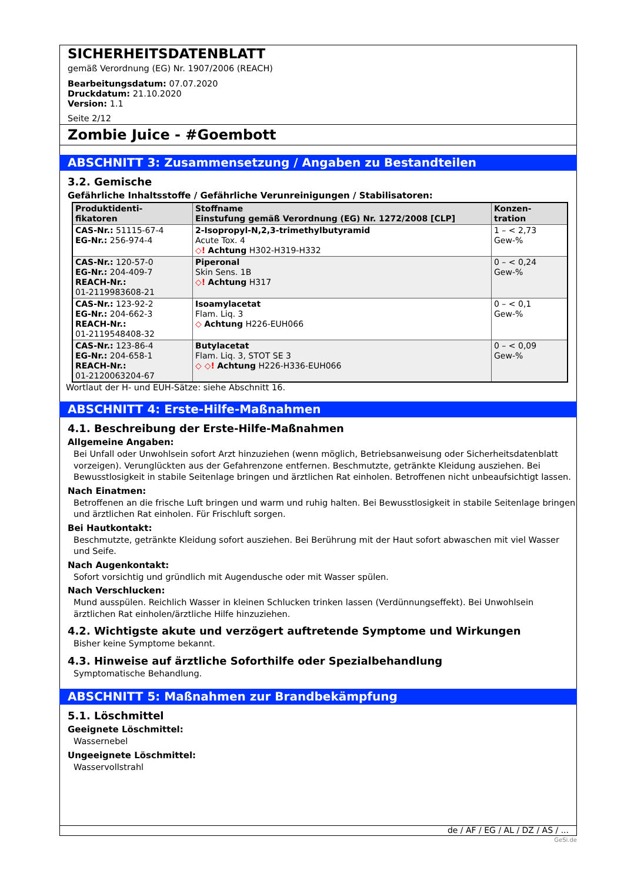SICHERHEITSDATENBLATT
gemäß Verordnung (EG) Nr. 1907/2006 (REACH)
Bearbeitungsdatum: 07.07.2020
Druckdatum: 21.10.2020
Version: 1.1
Seite 2/12
Zombie Juice - #Goembott
ABSCHNITT 3: Zusammensetzung / Angaben zu Bestandteilen
3.2. Gemische
Gefährliche Inhaltsstoffe / Gefährliche Verunreinigungen / Stabilisatoren:
| Produktidenti- fikatoren | Stoffname Einstufung gemäß Verordnung (EG) Nr. 1272/2008 [CLP] | Konzen- tration |
| --- | --- | --- |
| CAS-Nr.: 51115-67-4 EG-Nr.: 256-974-4 | 2-Isopropyl-N,2,3-trimethylbutyramid Acute Tox. 4 ◇! Achtung H302-H319-H332 | 1 – < 2,73 Gew-% |
| CAS-Nr.: 120-57-0 EG-Nr.: 204-409-7 REACH-Nr.: 01-2119983608-21 | Piperonal Skin Sens. 1B ◇! Achtung H317 | 0 – < 0,24 Gew-% |
| CAS-Nr.: 123-92-2 EG-Nr.: 204-662-3 REACH-Nr.: 01-2119548408-32 | Isoamylacetat Flam. Liq. 3 ◇ Achtung H226-EUH066 | 0 – < 0,1 Gew-% |
| CAS-Nr.: 123-86-4 EG-Nr.: 204-658-1 REACH-Nr.: 01-2120063204-67 | Butylacetat Flam. Liq. 3, STOT SE 3 ◇ ◇! Achtung H226-H336-EUH066 | 0 – < 0,09 Gew-% |
Wortlaut der H- und EUH-Sätze: siehe Abschnitt 16.
ABSCHNITT 4: Erste-Hilfe-Maßnahmen
4.1. Beschreibung der Erste-Hilfe-Maßnahmen
Allgemeine Angaben:
Bei Unfall oder Unwohlsein sofort Arzt hinzuziehen (wenn möglich, Betriebsanweisung oder Sicherheitsdatenblatt vorzeigen). Verunglückten aus der Gefahrenzone entfernen. Beschmutzte, getränkte Kleidung ausziehen. Bei Bewusstlosigkeit in stabile Seitenlage bringen und ärztlichen Rat einholen. Betroffenen nicht unbeaufsichtigt lassen.
Nach Einatmen:
Betroffenen an die frische Luft bringen und warm und ruhig halten. Bei Bewusstlosigkeit in stabile Seitenlage bringen und ärztlichen Rat einholen. Für Frischluft sorgen.
Bei Hautkontakt:
Beschmutzte, getränkte Kleidung sofort ausziehen. Bei Berührung mit der Haut sofort abwaschen mit viel Wasser und Seife.
Nach Augenkontakt:
Sofort vorsichtig und gründlich mit Augendusche oder mit Wasser spülen.
Nach Verschlucken:
Mund ausspülen. Reichlich Wasser in kleinen Schlucken trinken lassen (Verdünnungseffekt). Bei Unwohlsein ärztlichen Rat einholen/ärztliche Hilfe hinzuziehen.
4.2. Wichtigste akute und verzögert auftretende Symptome und Wirkungen
Bisher keine Symptome bekannt.
4.3. Hinweise auf ärztliche Soforthilfe oder Spezialbehandlung
Symptomatische Behandlung.
ABSCHNITT 5: Maßnahmen zur Brandbekämpfung
5.1. Löschmittel
Geeignete Löschmittel:
Wassernebel
Ungeeignete Löschmittel:
Wasservollstrahl
de / AF / EG / AL / DZ / AS / ...
GeSi.de